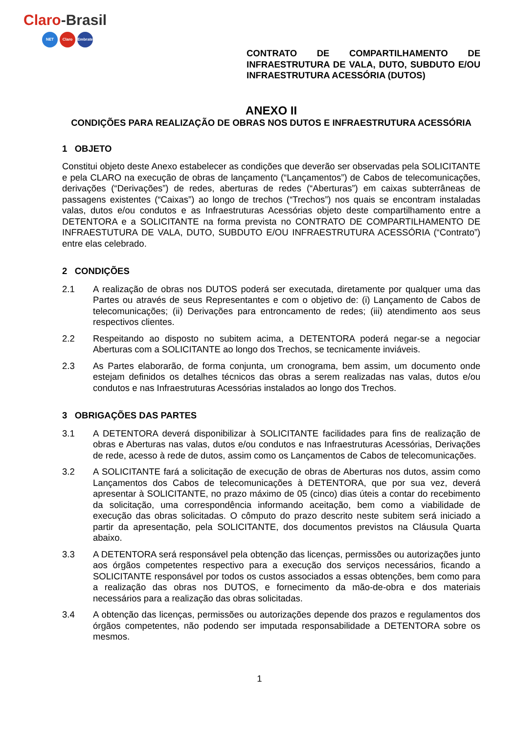Claro-Brasil
NET Claro Embratel
CONTRATO DE COMPARTILHAMENTO DE INFRAESTRUTURA DE VALA, DUTO, SUBDUTO E/OU INFRAESTRUTURA ACESSÓRIA (DUTOS)
ANEXO II
CONDIÇÕES PARA REALIZAÇÃO DE OBRAS NOS DUTOS E INFRAESTRUTURA ACESSÓRIA
1 OBJETO
Constitui objeto deste Anexo estabelecer as condições que deverão ser observadas pela SOLICITANTE e pela CLARO na execução de obras de lançamento (“Lançamentos”) de Cabos de telecomunicações, derivações (“Derivações”) de redes, aberturas de redes (“Aberturas”) em caixas subterrâneas de passagens existentes (“Caixas”) ao longo de trechos (“Trechos”) nos quais se encontram instaladas valas, dutos e/ou condutos e as Infraestruturas Acessórias objeto deste compartilhamento entre a DETENTORA e a SOLICITANTE na forma prevista no CONTRATO DE COMPARTILHAMENTO DE INFRAESTUTURA DE VALA, DUTO, SUBDUTO E/OU INFRAESTRUTURA ACESSÓRIA (“Contrato”) entre elas celebrado.
2 CONDIÇÕES
2.1 A realização de obras nos DUTOS poderá ser executada, diretamente por qualquer uma das Partes ou através de seus Representantes e com o objetivo de: (i) Lançamento de Cabos de telecomunicações; (ii) Derivações para entroncamento de redes; (iii) atendimento aos seus respectivos clientes.
2.2 Respeitando ao disposto no subitem acima, a DETENTORA poderá negar-se a negociar Aberturas com a SOLICITANTE ao longo dos Trechos, se tecnicamente inviáveis.
2.3 As Partes elaborarão, de forma conjunta, um cronograma, bem assim, um documento onde estejam definidos os detalhes técnicos das obras a serem realizadas nas valas, dutos e/ou condutos e nas Infraestruturas Acessórias instalados ao longo dos Trechos.
3 OBRIGAÇÕES DAS PARTES
3.1 A DETENTORA deverá disponibilizar à SOLICITANTE facilidades para fins de realização de obras e Aberturas nas valas, dutos e/ou condutos e nas Infraestruturas Acessórias, Derivações de rede, acesso à rede de dutos, assim como os Lançamentos de Cabos de telecomunicações.
3.2 A SOLICITANTE fará a solicitação de execução de obras de Aberturas nos dutos, assim como Lançamentos dos Cabos de telecomunicações à DETENTORA, que por sua vez, deverá apresentar à SOLICITANTE, no prazo máximo de 05 (cinco) dias úteis a contar do recebimento da solicitação, uma correspondência informando aceitação, bem como a viabilidade de execução das obras solicitadas. O cômputo do prazo descrito neste subitem será iniciado a partir da apresentação, pela SOLICITANTE, dos documentos previstos na Cláusula Quarta abaixo.
3.3 A DETENTORA será responsável pela obtenção das licenças, permissões ou autorizações junto aos órgãos competentes respectivo para a execução dos serviços necessários, ficando a SOLICITANTE responsável por todos os custos associados a essas obtenções, bem como para a realização das obras nos DUTOS, e fornecimento da mão-de-obra e dos materiais necessários para a realização das obras solicitadas.
3.4 A obtenção das licenças, permissões ou autorizações depende dos prazos e regulamentos dos órgãos competentes, não podendo ser imputada responsabilidade a DETENTORA sobre os mesmos.
1